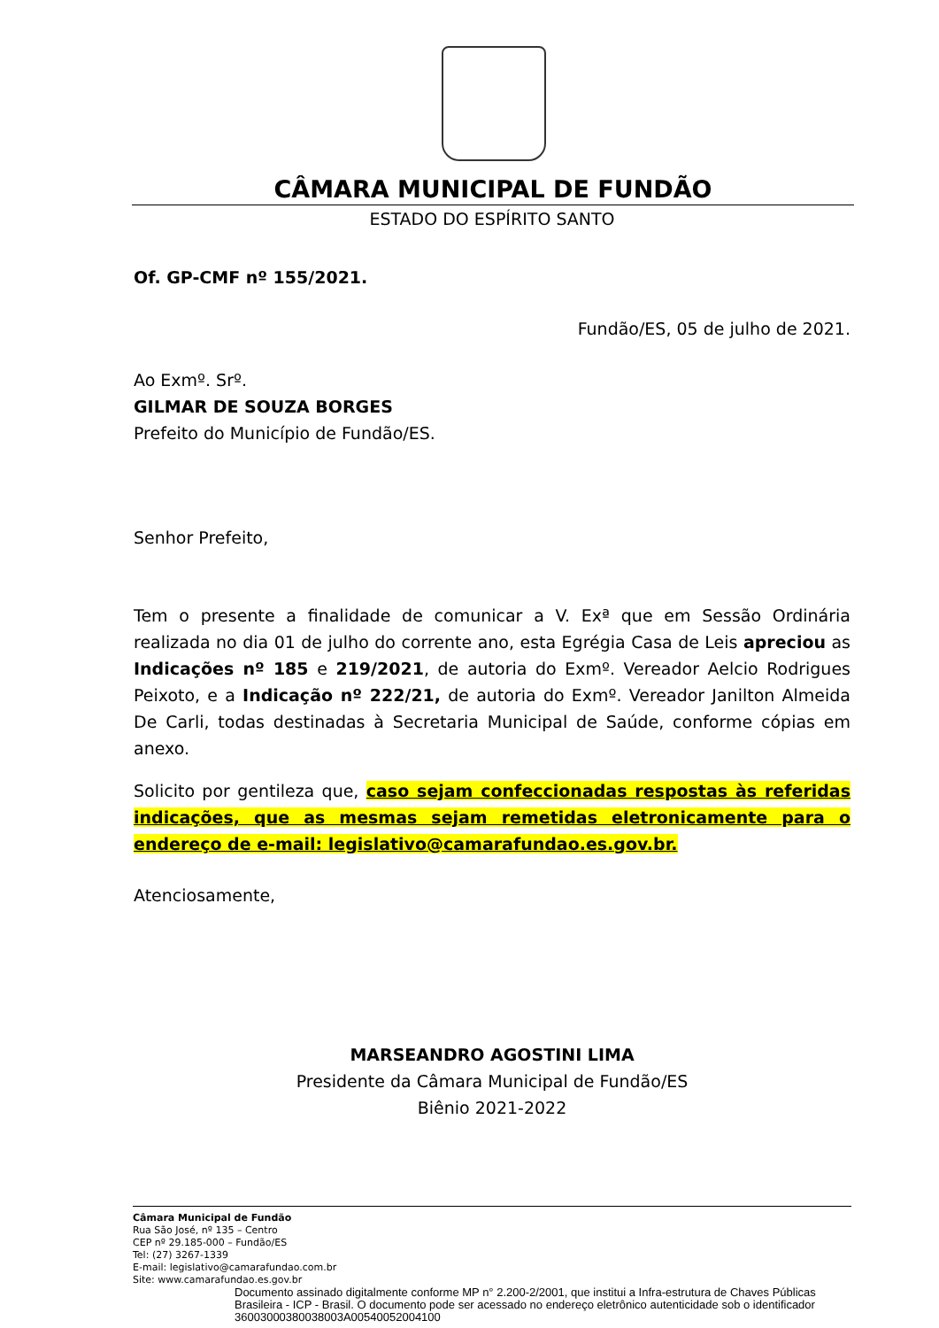CÂMARA MUNICIPAL DE FUNDÃO
ESTADO DO ESPÍRITO SANTO
Of. GP-CMF nº 155/2021.
Fundão/ES, 05 de julho de 2021.
Ao Exmº. Srº.
GILMAR DE SOUZA BORGES
Prefeito do Município de Fundão/ES.
Senhor Prefeito,
Tem o presente a finalidade de comunicar a V. Exª que em Sessão Ordinária realizada no dia 01 de julho do corrente ano, esta Egrégia Casa de Leis apreciou as Indicações nº 185 e 219/2021, de autoria do Exmº. Vereador Aelcio Rodrigues Peixoto, e a Indicação nº 222/21, de autoria do Exmº. Vereador Janilton Almeida De Carli, todas destinadas à Secretaria Municipal de Saúde, conforme cópias em anexo.
Solicito por gentileza que, caso sejam confeccionadas respostas às referidas indicações, que as mesmas sejam remetidas eletronicamente para o endereço de e-mail: legislativo@camarafundao.es.gov.br.
Atenciosamente,
MARSEANDRO AGOSTINI LIMA
Presidente da Câmara Municipal de Fundão/ES
Biênio 2021-2022
Câmara Municipal de Fundão
Rua São José, nº 135 – Centro
CEP nº 29.185-000 – Fundão/ES
Tel: (27) 3267-1339
E-mail: legislativo@camarafundao.com.br
Site: www.camarafundao.es.gov.br
Documento assinado digitalmente conforme MP n° 2.200-2/2001, que institui a Infra-estrutura de Chaves Públicas Brasileira - ICP - Brasil. O documento pode ser acessado no endereço eletrônico autenticidade sob o identificador 36003000380038003A00540052004100